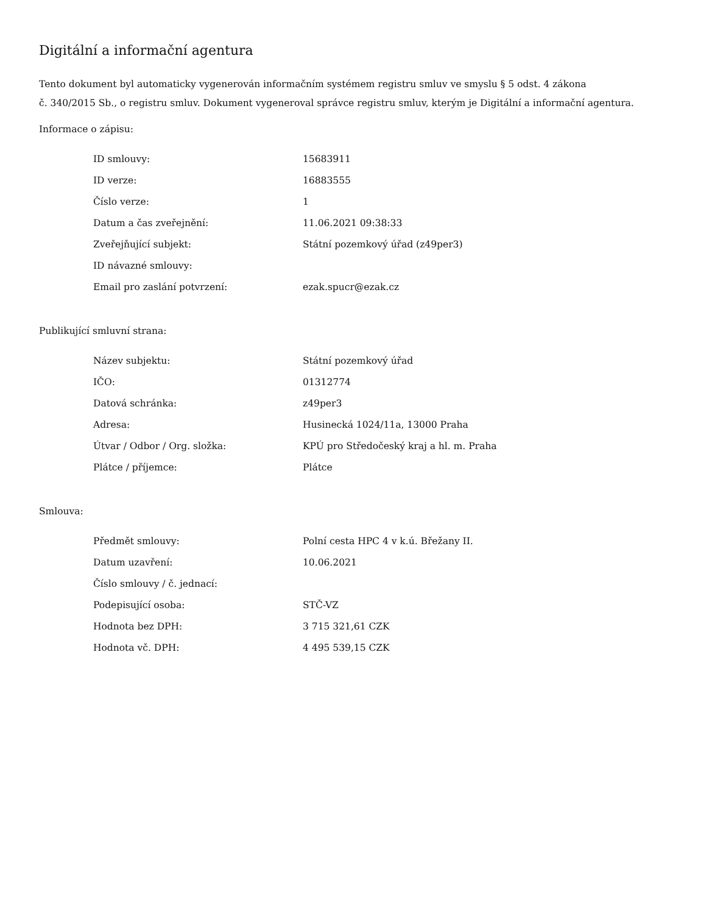Digitální a informační agentura
Tento dokument byl automaticky vygenerován informačním systémem registru smluv ve smyslu § 5 odst. 4 zákona
č. 340/2015 Sb., o registru smluv. Dokument vygeneroval správce registru smluv, kterým je Digitální a informační agentura.
Informace o zápisu:
| ID smlouvy: | 15683911 |
| ID verze: | 16883555 |
| Číslo verze: | 1 |
| Datum a čas zveřejnění: | 11.06.2021 09:38:33 |
| Zveřejňující subjekt: | Státní pozemkový úřad (z49per3) |
| ID návazné smlouvy: | |
| Email pro zaslání potvrzení: | ezak.spucr@ezak.cz |
Publikující smluvní strana:
| Název subjektu: | Státní pozemkový úřad |
| IČO: | 01312774 |
| Datová schránka: | z49per3 |
| Adresa: | Husinecká 1024/11a, 13000 Praha |
| Útvar / Odbor / Org. složka: | KPÚ pro Středočeský kraj a hl. m. Praha |
| Plátce / příjemce: | Plátce |
Smlouva:
| Předmět smlouvy: | Polní cesta HPC 4 v k.ú. Břežany II. |
| Datum uzavření: | 10.06.2021 |
| Číslo smlouvy / č. jednací: | |
| Podepisující osoba: | STČ-VZ |
| Hodnota bez DPH: | 3 715 321,61 CZK |
| Hodnota vč. DPH: | 4 495 539,15 CZK |